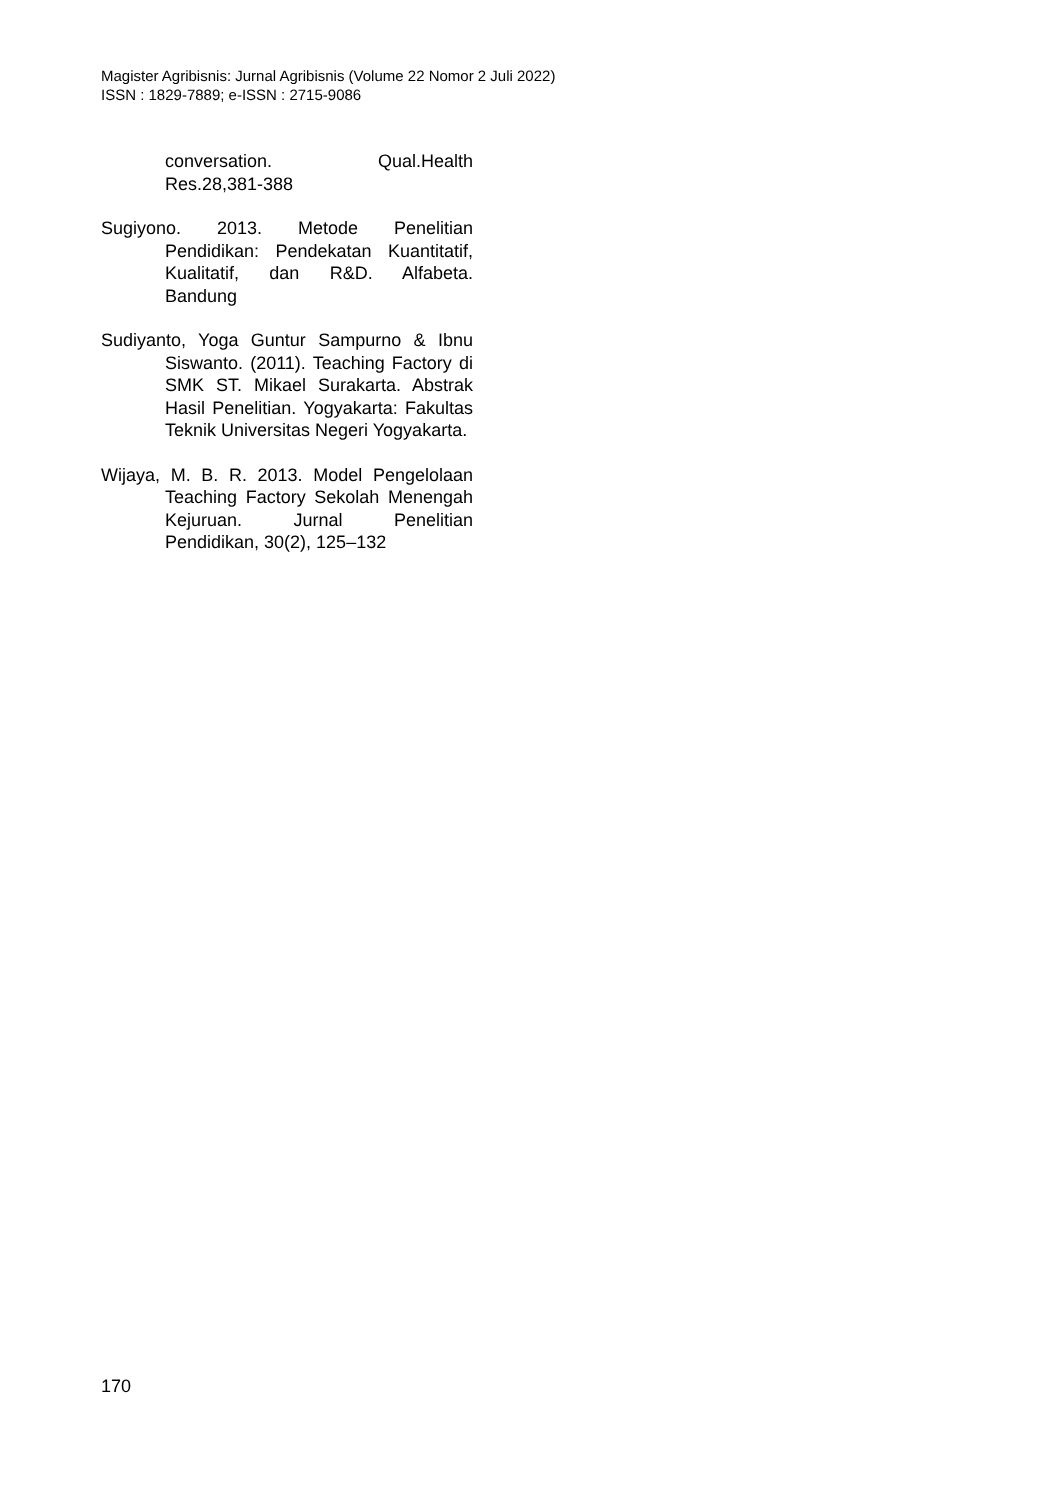Magister Agribisnis: Jurnal Agribisnis (Volume 22 Nomor 2 Juli 2022)
ISSN : 1829-7889; e-ISSN : 2715-9086
conversation. Qual.Health Res.28,381-388
Sugiyono. 2013. Metode Penelitian Pendidikan: Pendekatan Kuantitatif, Kualitatif, dan R&D. Alfabeta. Bandung
Sudiyanto, Yoga Guntur Sampurno & Ibnu Siswanto. (2011). Teaching Factory di SMK ST. Mikael Surakarta. Abstrak Hasil Penelitian. Yogyakarta: Fakultas Teknik Universitas Negeri Yogyakarta.
Wijaya, M. B. R. 2013. Model Pengelolaan Teaching Factory Sekolah Menengah Kejuruan. Jurnal Penelitian Pendidikan, 30(2), 125–132
170